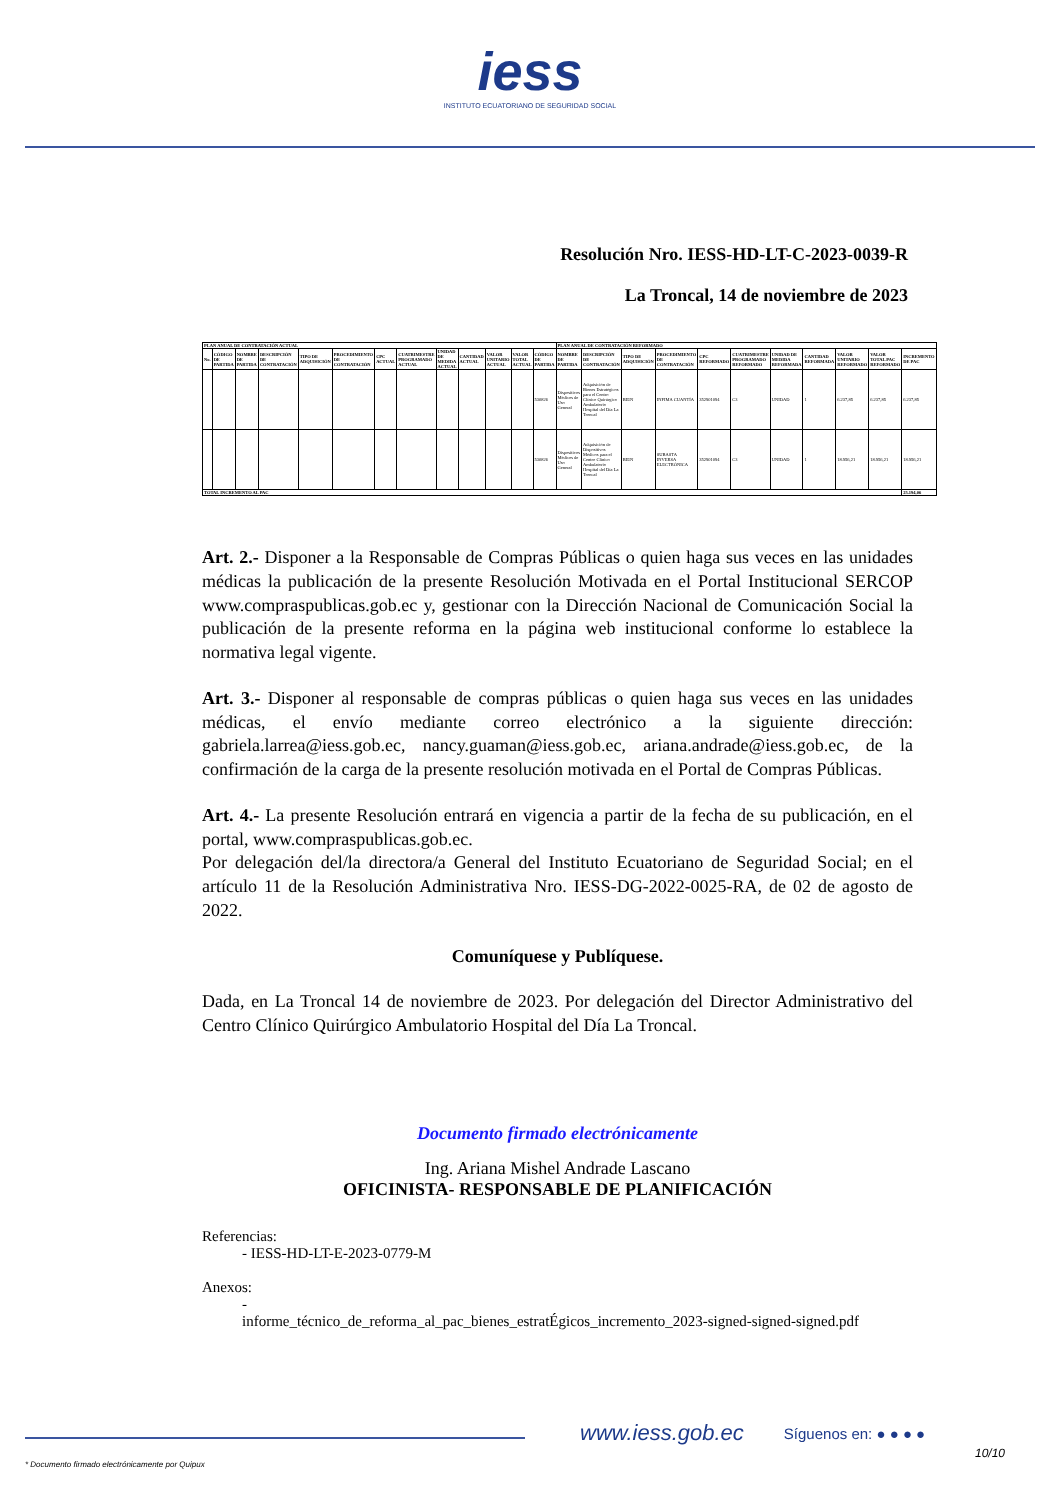iess
INSTITUTO ECUATORIANO DE SEGURIDAD SOCIAL
Resolución Nro. IESS-HD-LT-C-2023-0039-R
La Troncal, 14 de noviembre de 2023
| PLAN ANUAL DE CONTRATACIÓN ACTUAL | | | | | | | | | | | | | PLAN ANUAL DE CONTRATACIÓN REFORMADO | | | | | | | | | | |
| --- | --- | --- | --- | --- | --- | --- | --- | --- | --- | --- | --- | --- | --- | --- | --- | --- | --- | --- | --- | --- | --- | --- | --- |
| No. | CÓDIGO DE PARTIDA | NOMBRE DE PARTIDA | DESCRIPCIÓN DE CONTRATACIÓN | TIPO DE ADQUISICIÓN | PROCEDIMIENTO DE CONTRATACIÓN | CPC ACTUAL | CUATRIMESTRE PROGRAMADO ACTUAL | UNIDAD DE MEDIDA ACTUAL | CANTIDAD ACTUAL | VALOR UNITARIO ACTUAL | VALOR TOTAL ACTUAL | CÓDIGO DE PARTIDA | NOMBRE DE PARTIDA | DESCRIPCIÓN DE CONTRATACIÓN | TIPO DE ADQUISICIÓN | PROCEDIMIENTO DE CONTRATACIÓN | CPC REFORMADO | CUATRIMESTRE PROGRAMADO REFORMADO | UNIDAD DE MEDIDA REFORMADA | CANTIDAD REFORMADA | VALOR UNITARIO REFORMADO | VALOR TOTAL PAC REFORMADO | INCREMENTO DE PAC |
| | | | | | | | | | | | | 530826 | Dispositivos Médicos de Uso General | Adquisición de Bienes Estratégicos para el Centro Clínico Quirúrgico Ambulatorio Hospital del Día La Troncal | BIEN | INFIMA CUANTÍA | 352901094 | C3 | UNIDAD | 1 | 6.237,85 | 6.237,85 | 6.237,85 |
| | | | | | | | | | | | | 530826 | Dispositivos Médicos de Uso General | Adquisición de Dispositivos Médicos para el Centro Clínico Ambulatorio Hospital del Día La Troncal | BIEN | SUBASTA INVERSA ELECTRÓNICA | 352901094 | C3 | UNIDAD | 1 | 18.956,21 | 18.956,21 | 18.956,21 |
| TOTAL INCREMENTO AL PAC | | | | | | | | | | | | | | | | | | | | | | | 25.194,06 |
Art. 2.- Disponer a la Responsable de Compras Públicas o quien haga sus veces en las unidades médicas la publicación de la presente Resolución Motivada en el Portal Institucional SERCOP www.compraspublicas.gob.ec y, gestionar con la Dirección Nacional de Comunicación Social la publicación de la presente reforma en la página web institucional conforme lo establece la normativa legal vigente.
Art. 3.- Disponer al responsable de compras públicas o quien haga sus veces en las unidades médicas, el envío mediante correo electrónico a la siguiente dirección: gabriela.larrea@iess.gob.ec, nancy.guaman@iess.gob.ec, ariana.andrade@iess.gob.ec, de la confirmación de la carga de la presente resolución motivada en el Portal de Compras Públicas.
Art. 4.- La presente Resolución entrará en vigencia a partir de la fecha de su publicación, en el portal, www.compraspublicas.gob.ec.
Por delegación del/la directora/a General del Instituto Ecuatoriano de Seguridad Social; en el artículo 11 de la Resolución Administrativa Nro. IESS-DG-2022-0025-RA, de 02 de agosto de 2022.
Comuníquese y Publíquese.
Dada, en La Troncal 14 de noviembre de 2023. Por delegación del Director Administrativo del Centro Clínico Quirúrgico Ambulatorio Hospital del Día La Troncal.
Documento firmado electrónicamente
Ing. Ariana Mishel Andrade Lascano
OFICINISTA- RESPONSABLE DE PLANIFICACIÓN
Referencias:
- IESS-HD-LT-E-2023-0779-M
Anexos:
-
informe_técnico_de_reforma_al_pac_bienes_estratÉgicos_incremento_2023-signed-signed-signed.pdf
www.iess.gob.ec Síguenos en: ● ● ● ●
10/10
* Documento firmado electrónicamente por Quipux